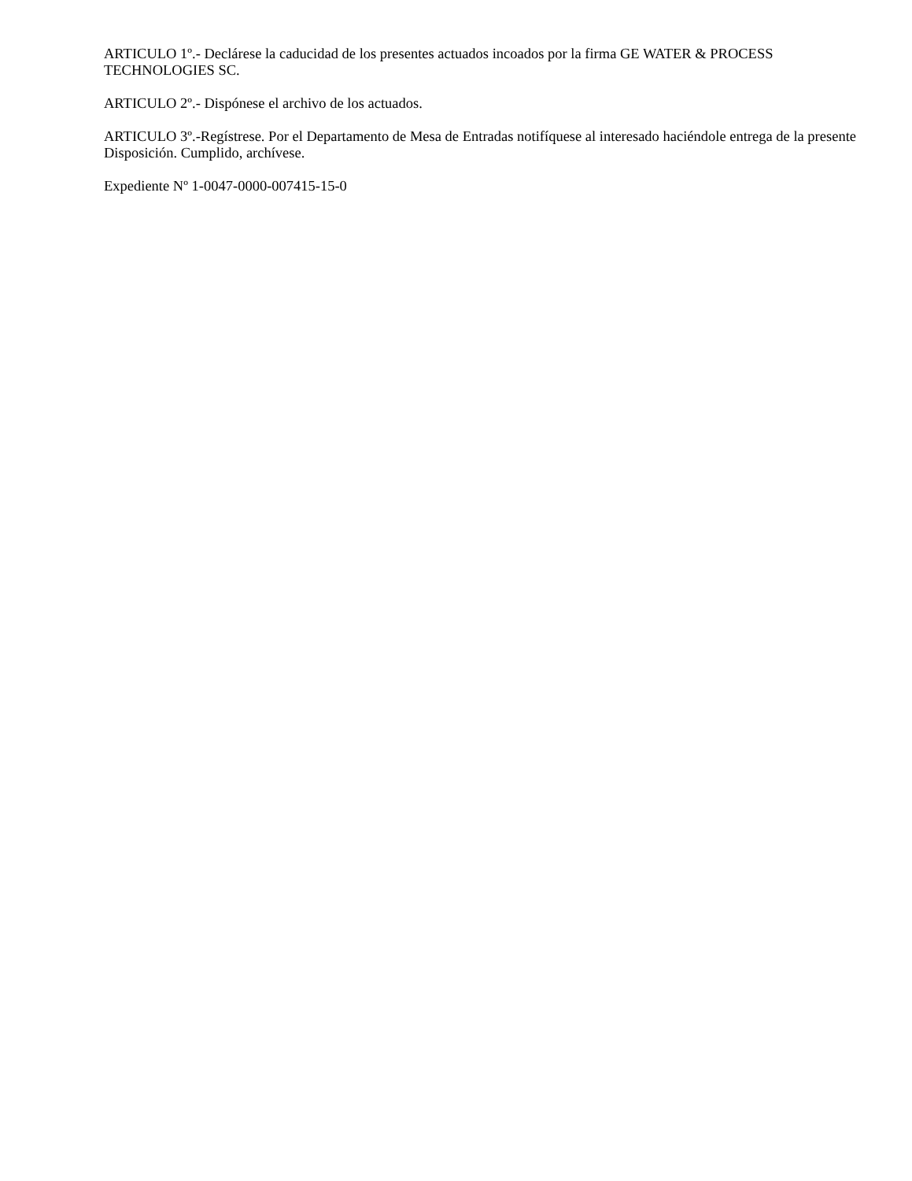ARTICULO 1º.- Declárese la caducidad de los presentes actuados incoados por la firma GE WATER & PROCESS TECHNOLOGIES SC.
ARTICULO 2º.- Dispónese el archivo de los actuados.
ARTICULO 3º.-Regístrese. Por el Departamento de Mesa de Entradas notifíquese al interesado haciéndole entrega de la presente Disposición. Cumplido, archívese.
Expediente Nº 1-0047-0000-007415-15-0